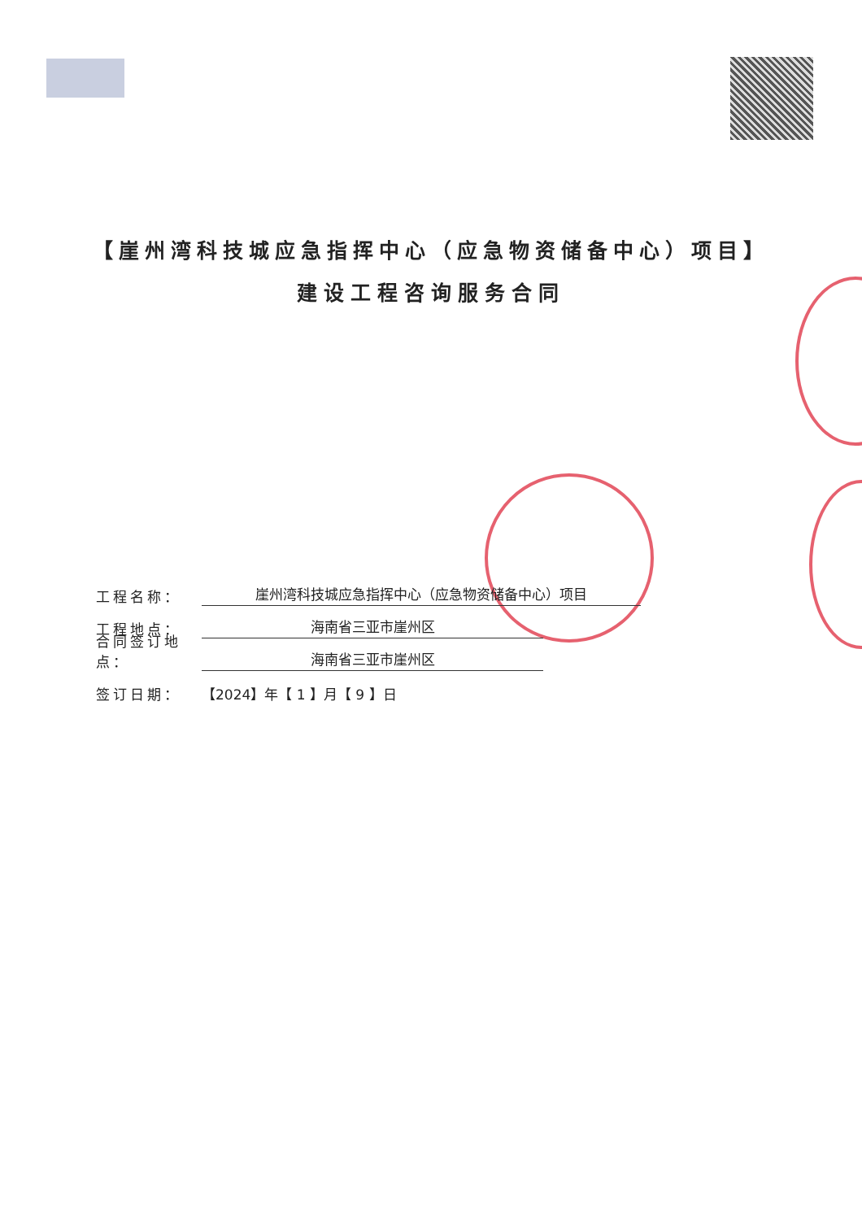【崖州湾科技城应急指挥中心（应急物资储备中心）项目】
建设工程咨询服务合同
工程名称： 崖州湾科技城应急指挥中心（应急物资储备中心）项目
工程地点： 海南省三亚市崖州区
合同签订地点： 海南省三亚市崖州区
签订日期： 【2024】年【 1 】月【 9 】日